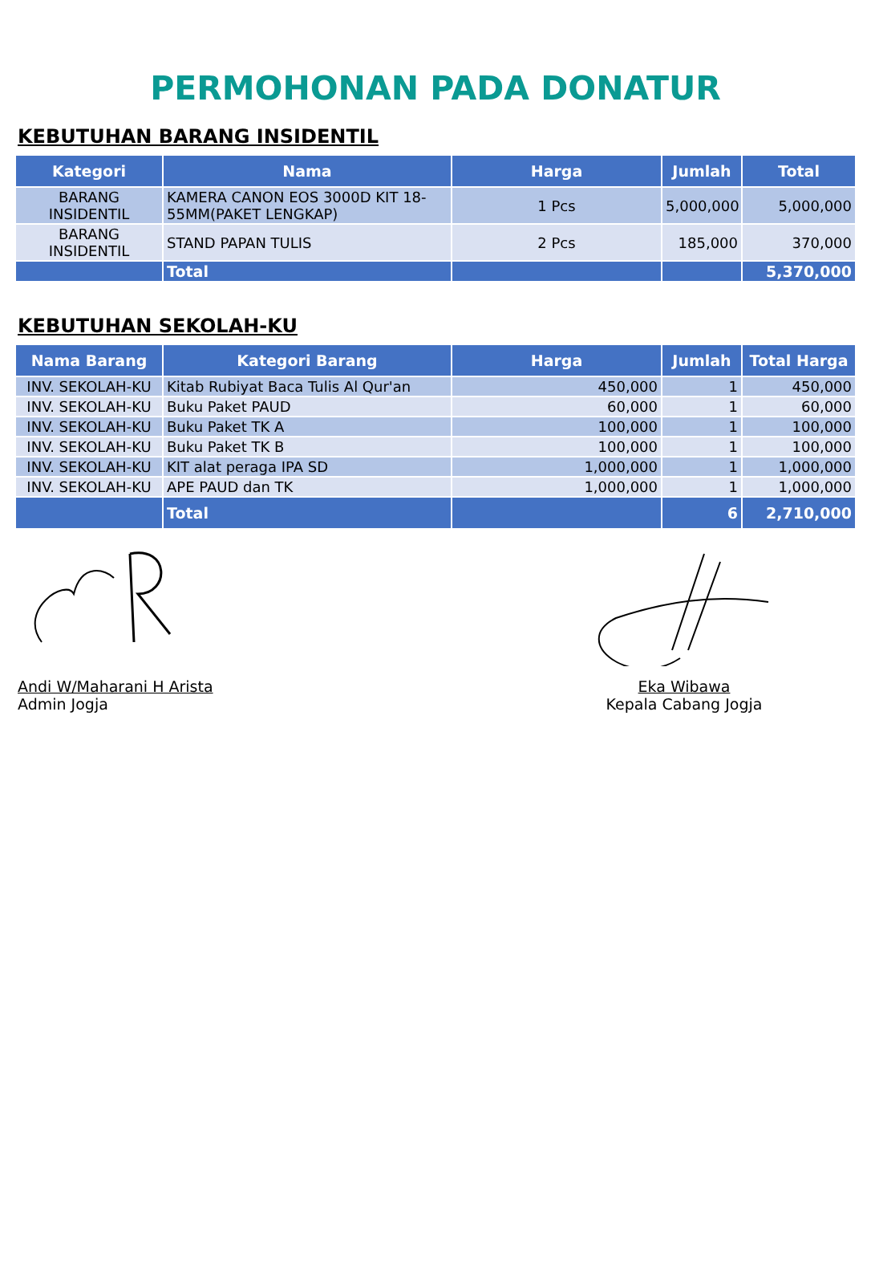PERMOHONAN PADA DONATUR
KEBUTUHAN BARANG INSIDENTIL
| Kategori | Nama | Harga | Jumlah | Total |
| --- | --- | --- | --- | --- |
| BARANG INSIDENTIL | KAMERA CANON EOS 3000D KIT 18-55MM(PAKET LENGKAP) | 1 Pcs | 5,000,000 | 5,000,000 |
| BARANG INSIDENTIL | STAND PAPAN TULIS | 2 Pcs | 185,000 | 370,000 |
| | Total | | | 5,370,000 |
KEBUTUHAN SEKOLAH-KU
| Nama Barang | Kategori Barang | Harga | Jumlah | Total Harga |
| --- | --- | --- | --- | --- |
| INV. SEKOLAH-KU | Kitab Rubiyat Baca Tulis Al Qur'an | 450,000 | 1 | 450,000 |
| INV. SEKOLAH-KU | Buku Paket PAUD | 60,000 | 1 | 60,000 |
| INV. SEKOLAH-KU | Buku Paket TK A | 100,000 | 1 | 100,000 |
| INV. SEKOLAH-KU | Buku Paket TK B | 100,000 | 1 | 100,000 |
| INV. SEKOLAH-KU | KIT alat peraga IPA SD | 1,000,000 | 1 | 1,000,000 |
| INV. SEKOLAH-KU | APE PAUD dan TK | 1,000,000 | 1 | 1,000,000 |
| | Total | | 6 | 2,710,000 |
Andi W/Maharani H Arista
Admin Jogja
Eka Wibawa
Kepala Cabang Jogja